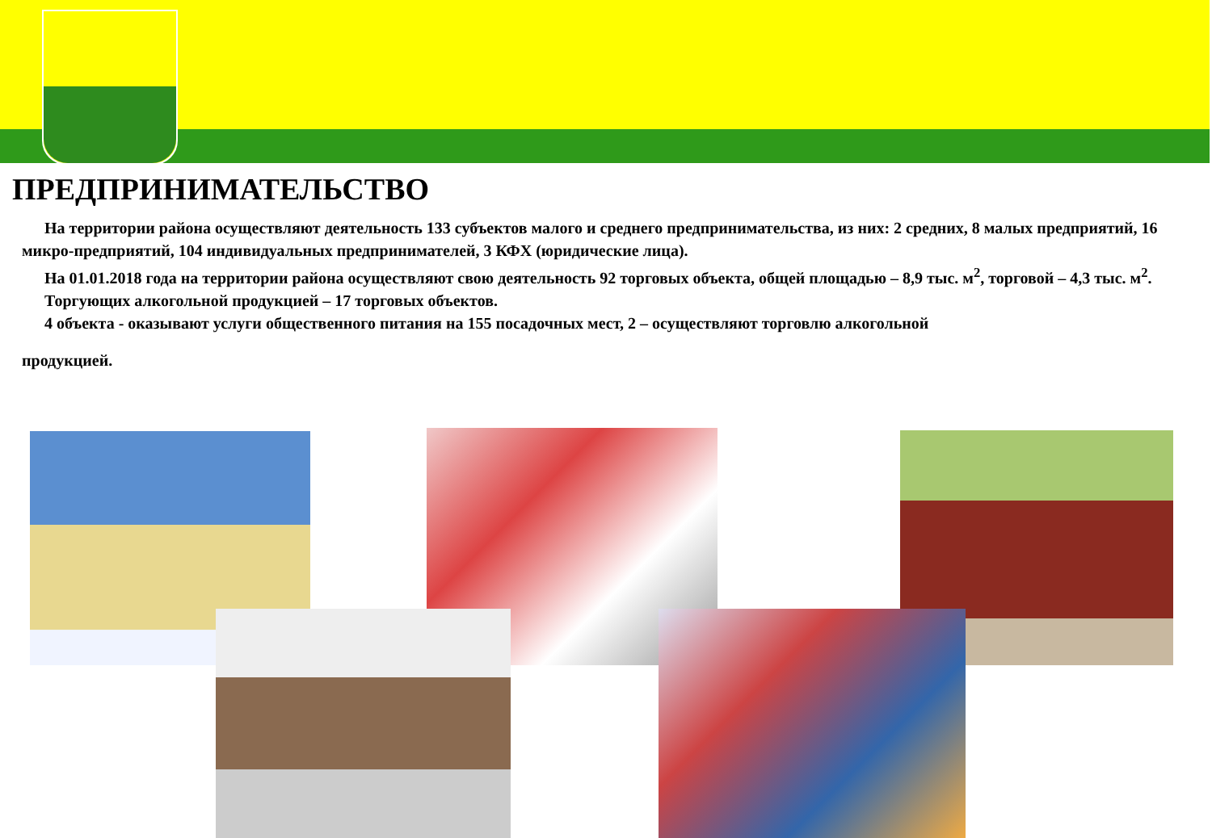ПРЕДПРИНИМАТЕЛЬСТВО
На территории района осуществляют деятельность 133 субъектов малого и среднего предпринимательства, из них: 2 средних, 8 малых предприятий, 16 микро-предприятий, 104 индивидуальных предпринимателей, 3 КФХ (юридические лица).
На 01.01.2018 года на территории района осуществляют свою деятельность 92 торговых объекта, общей площадью – 8,9 тыс. м<sup>2</sup>, торговой – 4,3 тыс. м<sup>2</sup>.
Торгующих алкогольной продукцией – 17 торговых объектов.
4 объекта - оказывают услуги общественного питания на 155 посадочных мест, 2 – осуществляют торговлю алкогольной
продукцией.